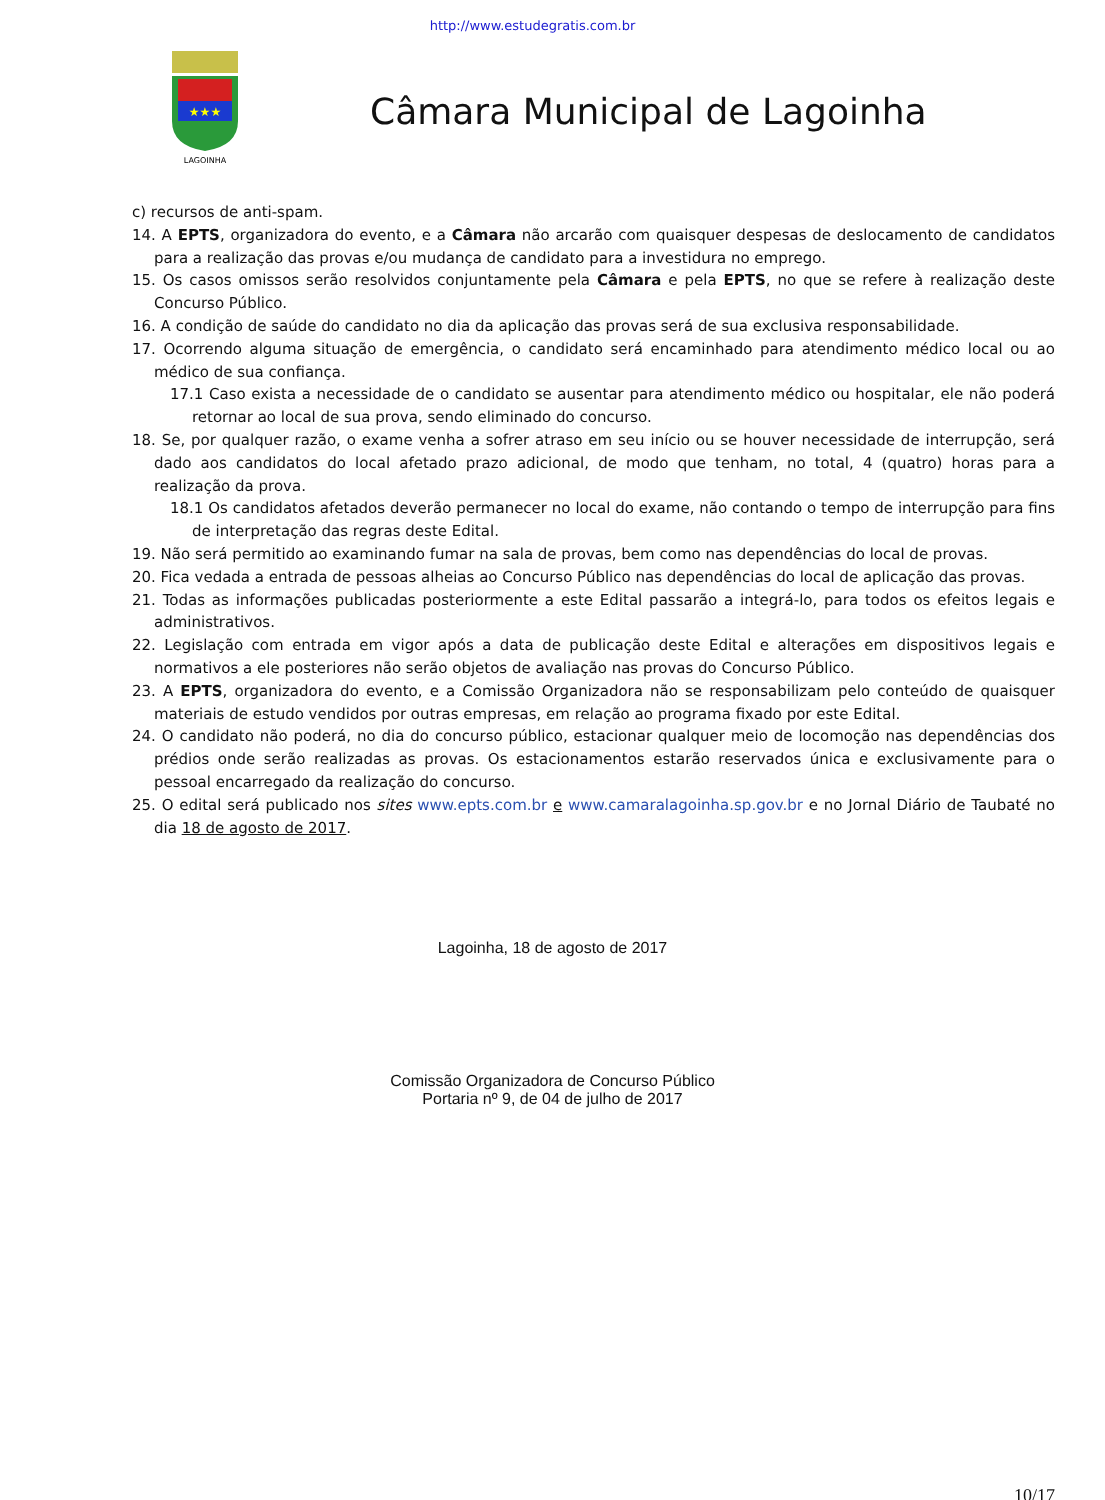http://www.estudegratis.com.br
★★★
LAGOINHA
Câmara Municipal de Lagoinha
c) recursos de anti-spam.
14. A EPTS, organizadora do evento, e a Câmara não arcarão com quaisquer despesas de deslocamento de candidatos para a realização das provas e/ou mudança de candidato para a investidura no emprego.
15. Os casos omissos serão resolvidos conjuntamente pela Câmara e pela EPTS, no que se refere à realização deste Concurso Público.
16. A condição de saúde do candidato no dia da aplicação das provas será de sua exclusiva responsabilidade.
17. Ocorrendo alguma situação de emergência, o candidato será encaminhado para atendimento médico local ou ao médico de sua confiança.
17.1 Caso exista a necessidade de o candidato se ausentar para atendimento médico ou hospitalar, ele não poderá retornar ao local de sua prova, sendo eliminado do concurso.
18. Se, por qualquer razão, o exame venha a sofrer atraso em seu início ou se houver necessidade de interrupção, será dado aos candidatos do local afetado prazo adicional, de modo que tenham, no total, 4 (quatro) horas para a realização da prova.
18.1 Os candidatos afetados deverão permanecer no local do exame, não contando o tempo de interrupção para fins de interpretação das regras deste Edital.
19. Não será permitido ao examinando fumar na sala de provas, bem como nas dependências do local de provas.
20. Fica vedada a entrada de pessoas alheias ao Concurso Público nas dependências do local de aplicação das provas.
21. Todas as informações publicadas posteriormente a este Edital passarão a integrá-lo, para todos os efeitos legais e administrativos.
22. Legislação com entrada em vigor após a data de publicação deste Edital e alterações em dispositivos legais e normativos a ele posteriores não serão objetos de avaliação nas provas do Concurso Público.
23. A EPTS, organizadora do evento, e a Comissão Organizadora não se responsabilizam pelo conteúdo de quaisquer materiais de estudo vendidos por outras empresas, em relação ao programa fixado por este Edital.
24. O candidato não poderá, no dia do concurso público, estacionar qualquer meio de locomoção nas dependências dos prédios onde serão realizadas as provas. Os estacionamentos estarão reservados única e exclusivamente para o pessoal encarregado da realização do concurso.
25. O edital será publicado nos sites www.epts.com.br e www.camaralagoinha.sp.gov.br e no Jornal Diário de Taubaté no dia 18 de agosto de 2017.
Lagoinha, 18 de agosto de 2017
Comissão Organizadora de Concurso Público
Portaria nº 9, de 04 de julho de 2017
10/17